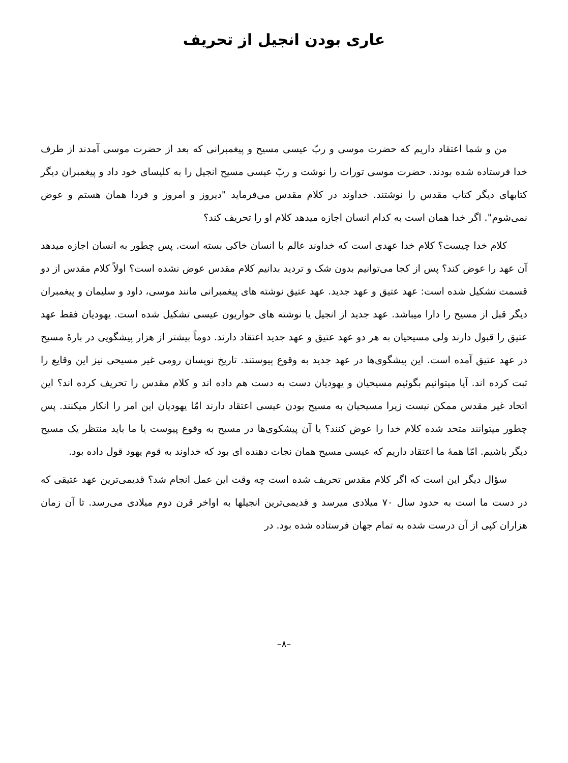عاری بودن انجیل از تحریف
من و شما اعتقاد داریم که حضرت موسی و ربّ عیسی مسیح و پیغمبرانی که بعد از حضرت موسی آمدند از طرف خدا فرستاده شده بودند. حضرت موسی تورات را نوشت و ربّ عیسی مسیح انجیل را به کلیسای خود داد و پیغمبران دیگر کتابهای دیگر کتاب مقدس را نوشتند. خداوند در کلام مقدس می‌فرماید "دیروز و امروز و فردا همان هستم و عوض نمی‌شوم". اگر خدا همان است به کدام انسان اجازه میدهد کلام او را تحریف کند؟
کلام خدا چیست؟ کلام خدا عهدی است که خداوند عالم با انسان خاکی بسته است. پس چطور به انسان اجازه میدهد آن عهد را عوض کند؟ پس از کجا می‌توانیم بدون شک و تردید بدانیم کلام مقدس عوض نشده است؟ اولاً کلام مقدس از دو قسمت تشکیل شده است: عهد عتیق و عهد جدید. عهد عتیق نوشته های پیغمبرانی مانند موسی، داود و سلیمان و پیغمبران دیگر قبل از مسیح را دارا میباشد. عهد جدید از انجیل یا نوشته های حواریون عیسی تشکیل شده است. یهودیان فقط عهد عتیق را قبول دارند ولی مسیحیان به هر دو عهد عتیق و عهد جدید اعتقاد دارند. دوماً بیشتر از هزار پیشگویی در بارهٔ مسیح در عهد عتیق آمده است. این پیشگوی‌ها در عهد جدید به وقوع پیوستند. تاریخ نویسان رومی غیر مسیحی نیز این وقایع را ثبت کرده اند. آیا میتوانیم بگوئیم مسیحیان و یهودیان دست به دست هم داده اند و کلام مقدس را تحریف کرده اند؟ این اتحاد غیر مقدس ممکن نیست زیرا مسیحیان به مسیح بودن عیسی اعتقاد دارند امّا یهودیان این امر را انکار میکنند. پس چطور میتوانند متحد شده کلام خدا را عوض کنند؟ یا آن پیشکوی‌ها در مسیح به وقوع پیوست یا ما باید منتظر یک مسیح دیگر باشیم. امّا همهٔ ما اعتقاد داریم که عیسی مسیح همان نجات دهنده ای بود که خداوند به قوم یهود قول داده بود.
سؤال دیگر این است که اگر کلام مقدس تحریف شده است چه وقت این عمل انجام شد؟ قدیمی‌ترین عهد عتیقی که در دست ما است به حدود سال ۷۰ میلادی میرسد و قدیمی‌ترین انجیلها به اواخر قرن دوم میلادی می‌رسد. تا آن زمان هزاران کپی از آن درست شده به تمام جهان فرستاده شده بود. در
–۸–